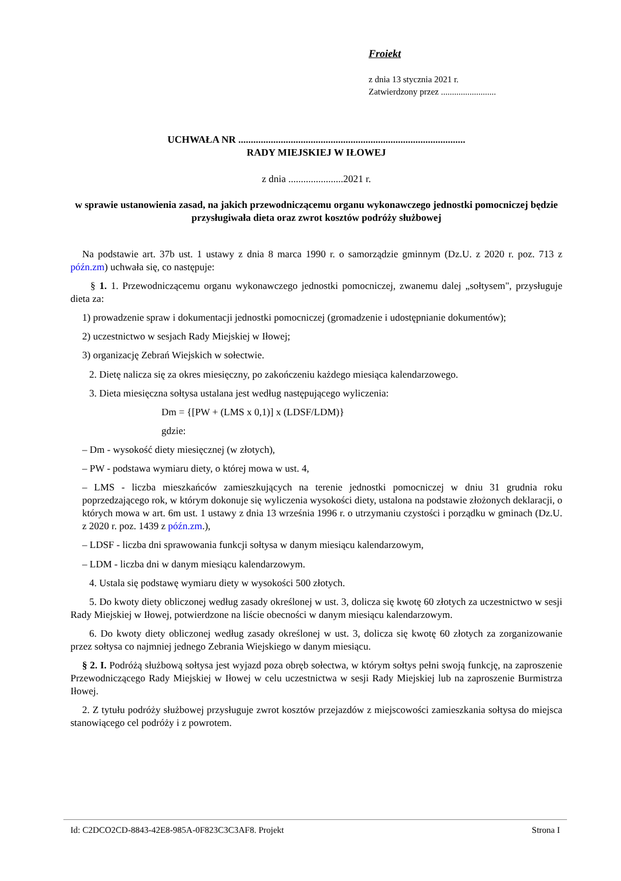Froiekt
z dnia 13 stycznia 2021 r.
Zatwierdzony przez .........................
UCHWAŁA NR ...........................................................................................
RADY MIEJSKIEJ W IŁOWEJ
z dnia ......................2021 r.
w sprawie ustanowienia zasad, na jakich przewodniczącemu organu wykonawczego jednostki pomocniczej będzie przysługiwała dieta oraz zwrot kosztów podróży służbowej
Na podstawie art. 37b ust. 1 ustawy z dnia 8 marca 1990 r. o samorządzie gminnym (Dz.U. z 2020 r. poz. 713 z późn.zm) uchwała się, co następuje:
§ 1. 1. Przewodniczącemu organu wykonawczego jednostki pomocniczej, zwanemu dalej „sołtysem", przysługuje dieta za:
1) prowadzenie spraw i dokumentacji jednostki pomocniczej (gromadzenie i udostępnianie dokumentów);
2) uczestnictwo w sesjach Rady Miejskiej w Iłowej;
3) organizację Zebrań Wiejskich w sołectwie.
2. Dietę nalicza się za okres miesięczny, po zakończeniu każdego miesiąca kalendarzowego.
3. Dieta miesięczna sołtysa ustalana jest według następującego wyliczenia:
Dm = {[PW + (LMS x 0,1)] x (LDSF/LDM)}
gdzie:
– Dm - wysokość diety miesięcznej (w złotych),
– PW - podstawa wymiaru diety, o której mowa w ust. 4,
– LMS - liczba mieszkańców zamieszkujących na terenie jednostki pomocniczej w dniu 31 grudnia roku poprzedzającego rok, w którym dokonuje się wyliczenia wysokości diety, ustalona na podstawie złożonych deklaracji, o których mowa w art. 6m ust. 1 ustawy z dnia 13 września 1996 r. o utrzymaniu czystości i porządku w gminach (Dz.U. z 2020 r. poz. 1439 z późn.zm.),
– LDSF - liczba dni sprawowania funkcji sołtysa w danym miesiącu kalendarzowym,
– LDM - liczba dni w danym miesiącu kalendarzowym.
4. Ustala się podstawę wymiaru diety w wysokości 500 złotych.
5. Do kwoty diety obliczonej według zasady określonej w ust. 3, dolicza się kwotę 60 złotych za uczestnictwo w sesji Rady Miejskiej w Iłowej, potwierdzone na liście obecności w danym miesiącu kalendarzowym.
6. Do kwoty diety obliczonej według zasady określonej w ust. 3, dolicza się kwotę 60 złotych za zorganizowanie przez sołtysa co najmniej jednego Zebrania Wiejskiego w danym miesiącu.
§ 2. I. Podróżą służbową sołtysa jest wyjazd poza obręb sołectwa, w którym sołtys pełni swoją funkcję, na zaproszenie Przewodniczącego Rady Miejskiej w Iłowej w celu uczestnictwa w sesji Rady Miejskiej lub na zaproszenie Burmistrza Iłowej.
2. Z tytułu podróży służbowej przysługuje zwrot kosztów przejazdów z miejscowości zamieszkania sołtysa do miejsca stanowiącego cel podróży i z powrotem.
Id: C2DCO2CD-8843-42E8-985A-0F823C3C3AF8. Projekt Strona I